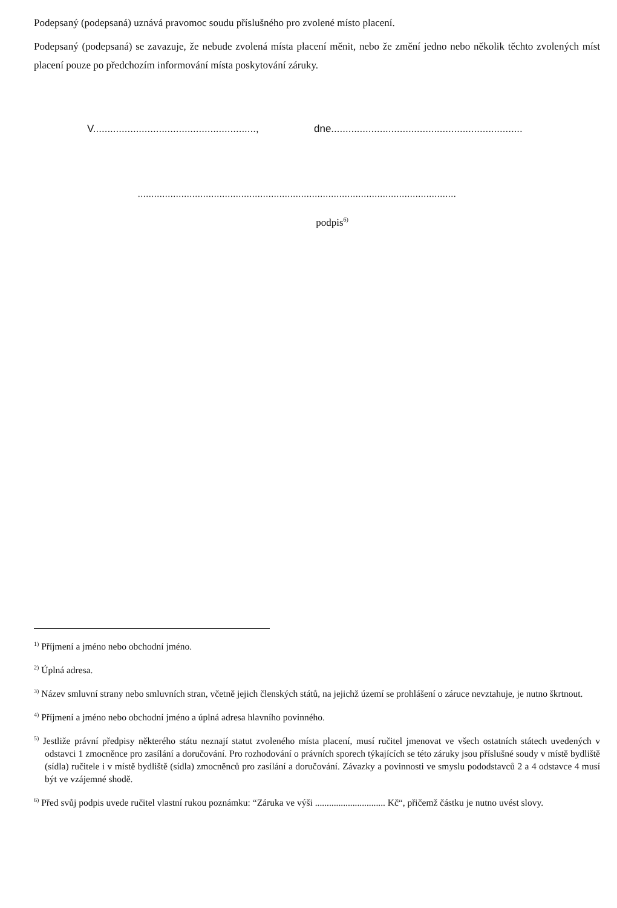Podepsaný (podepsaná) uznává pravomoc soudu příslušného pro zvolené místo placení.
Podepsaný (podepsaná) se zavazuje, že nebude zvolená místa placení měnit, nebo že změní jedno nebo několik těchto zvolených míst placení pouze po předchozím informování místa poskytování záruky.
V........................................................., dne...................................................................
.....................................................................................................................
podpis<sup>6)</sup>
<sup>1)</sup> Příjmení a jméno nebo obchodní jméno.
<sup>2)</sup> Úplná adresa.
<sup>3)</sup> Název smluvní strany nebo smluvních stran, včetně jejich členských států, na jejichž území se prohlášení o záruce nevztahuje, je nutno škrtnout.
<sup>4)</sup> Příjmení a jméno nebo obchodní jméno a úplná adresa hlavního povinného.
<sup>5)</sup> Jestliže právní předpisy některého státu neznají statut zvoleného místa placení, musí ručitel jmenovat ve všech ostatních státech uvedených v odstavci 1 zmocněnce pro zasílání a doručování. Pro rozhodování o právních sporech týkajících se této záruky jsou příslušné soudy v místě bydliště (sídla) ručitele i v místě bydliště (sídla) zmocněnců pro zasílání a doručování. Závazky a povinnosti ve smyslu pododstavců 2 a 4 odstavce 4 musí být ve vzájemné shodě.
<sup>6)</sup> Před svůj podpis uvede ručitel vlastní rukou poznámku: “Záruka ve výši .............................. Kč“, přičemž částku je nutno uvést slovy.